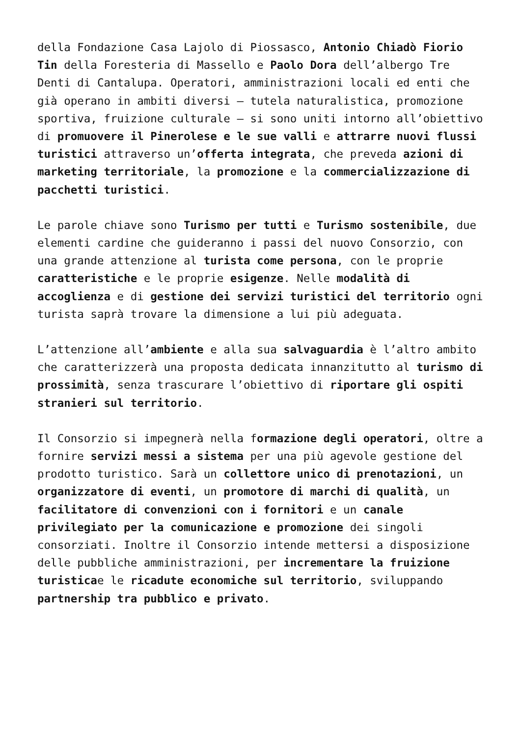della Fondazione Casa Lajolo di Piossasco, Antonio Chiadò Fiorio Tin della Foresteria di Massello e Paolo Dora dell’albergo Tre Denti di Cantalupa. Operatori, amministrazioni locali ed enti che già operano in ambiti diversi – tutela naturalistica, promozione sportiva, fruizione culturale – si sono uniti intorno all’obiettivo di promuovere il Pinerolese e le sue valli e attrarre nuovi flussi turistici attraverso un’offerta integrata, che preveda azioni di marketing territoriale, la promozione e la commercializzazione di pacchetti turistici.
Le parole chiave sono Turismo per tutti e Turismo sostenibile, due elementi cardine che guideranno i passi del nuovo Consorzio, con una grande attenzione al turista come persona, con le proprie caratteristiche e le proprie esigenze. Nelle modalità di accoglienza e di gestione dei servizi turistici del territorio ogni turista saprà trovare la dimensione a lui più adeguata.
L’attenzione all’ambiente e alla sua salvaguardia è l’altro ambito che caratterizzerà una proposta dedicata innanzitutto al turismo di prossimità, senza trascurare l’obiettivo di riportare gli ospiti stranieri sul territorio.
Il Consorzio si impegnerà nella formazione degli operatori, oltre a fornire servizi messi a sistema per una più agevole gestione del prodotto turistico. Sarà un collettore unico di prenotazioni, un organizzatore di eventi, un promotore di marchi di qualità, un facilitatore di convenzioni con i fornitori e un canale privilegiato per la comunicazione e promozione dei singoli consorziati. Inoltre il Consorzio intende mettersi a disposizione delle pubbliche amministrazioni, per incrementare la fruizione turisticae le ricadute economiche sul territorio, sviluppando partnership tra pubblico e privato.